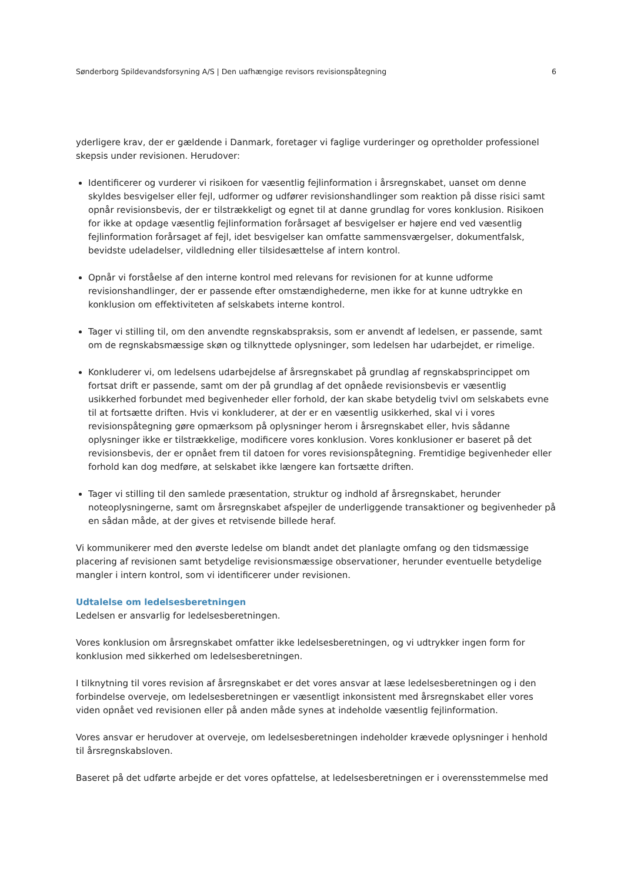Sønderborg Spildevandsforsyning A/S | Den uafhængige revisors revisionspåtegning 6
yderligere krav, der er gældende i Danmark, foretager vi faglige vurderinger og opretholder professionel skepsis under revisionen. Herudover:
Identificerer og vurderer vi risikoen for væsentlig fejlinformation i årsregnskabet, uanset om denne skyldes besvigelser eller fejl, udformer og udfører revisionshandlinger som reaktion på disse risici samt opnår revisionsbevis, der er tilstrækkeligt og egnet til at danne grundlag for vores konklusion. Risikoen for ikke at opdage væsentlig fejlinformation forårsaget af besvigelser er højere end ved væsentlig fejlinformation forårsaget af fejl, idet besvigelser kan omfatte sammensværgelser, dokumentfalsk, bevidste udeladelser, vildledning eller tilsidesættelse af intern kontrol.
Opnår vi forståelse af den interne kontrol med relevans for revisionen for at kunne udforme revisionshandlinger, der er passende efter omstændighederne, men ikke for at kunne udtrykke en konklusion om effektiviteten af selskabets interne kontrol.
Tager vi stilling til, om den anvendte regnskabspraksis, som er anvendt af ledelsen, er passende, samt om de regnskabsmæssige skøn og tilknyttede oplysninger, som ledelsen har udarbejdet, er rimelige.
Konkluderer vi, om ledelsens udarbejdelse af årsregnskabet på grundlag af regnskabsprincippet om fortsat drift er passende, samt om der på grundlag af det opnåede revisionsbevis er væsentlig usikkerhed forbundet med begivenheder eller forhold, der kan skabe betydelig tvivl om selskabets evne til at fortsætte driften. Hvis vi konkluderer, at der er en væsentlig usikkerhed, skal vi i vores revisionspåtegning gøre opmærksom på oplysninger herom i årsregnskabet eller, hvis sådanne oplysninger ikke er tilstrækkelige, modificere vores konklusion. Vores konklusioner er baseret på det revisionsbevis, der er opnået frem til datoen for vores revisionspåtegning. Fremtidige begivenheder eller forhold kan dog medføre, at selskabet ikke længere kan fortsætte driften.
Tager vi stilling til den samlede præsentation, struktur og indhold af årsregnskabet, herunder noteoplysningerne, samt om årsregnskabet afspejler de underliggende transaktioner og begivenheder på en sådan måde, at der gives et retvisende billede heraf.
Vi kommunikerer med den øverste ledelse om blandt andet det planlagte omfang og den tidsmæssige placering af revisionen samt betydelige revisionsmæssige observationer, herunder eventuelle betydelige mangler i intern kontrol, som vi identificerer under revisionen.
Udtalelse om ledelsesberetningen
Ledelsen er ansvarlig for ledelsesberetningen.
Vores konklusion om årsregnskabet omfatter ikke ledelsesberetningen, og vi udtrykker ingen form for konklusion med sikkerhed om ledelsesberetningen.
I tilknytning til vores revision af årsregnskabet er det vores ansvar at læse ledelsesberetningen og i den forbindelse overveje, om ledelsesberetningen er væsentligt inkonsistent med årsregnskabet eller vores viden opnået ved revisionen eller på anden måde synes at indeholde væsentlig fejlinformation.
Vores ansvar er herudover at overveje, om ledelsesberetningen indeholder krævede oplysninger i henhold til årsregnskabsloven.
Baseret på det udførte arbejde er det vores opfattelse, at ledelsesberetningen er i overensstemmelse med